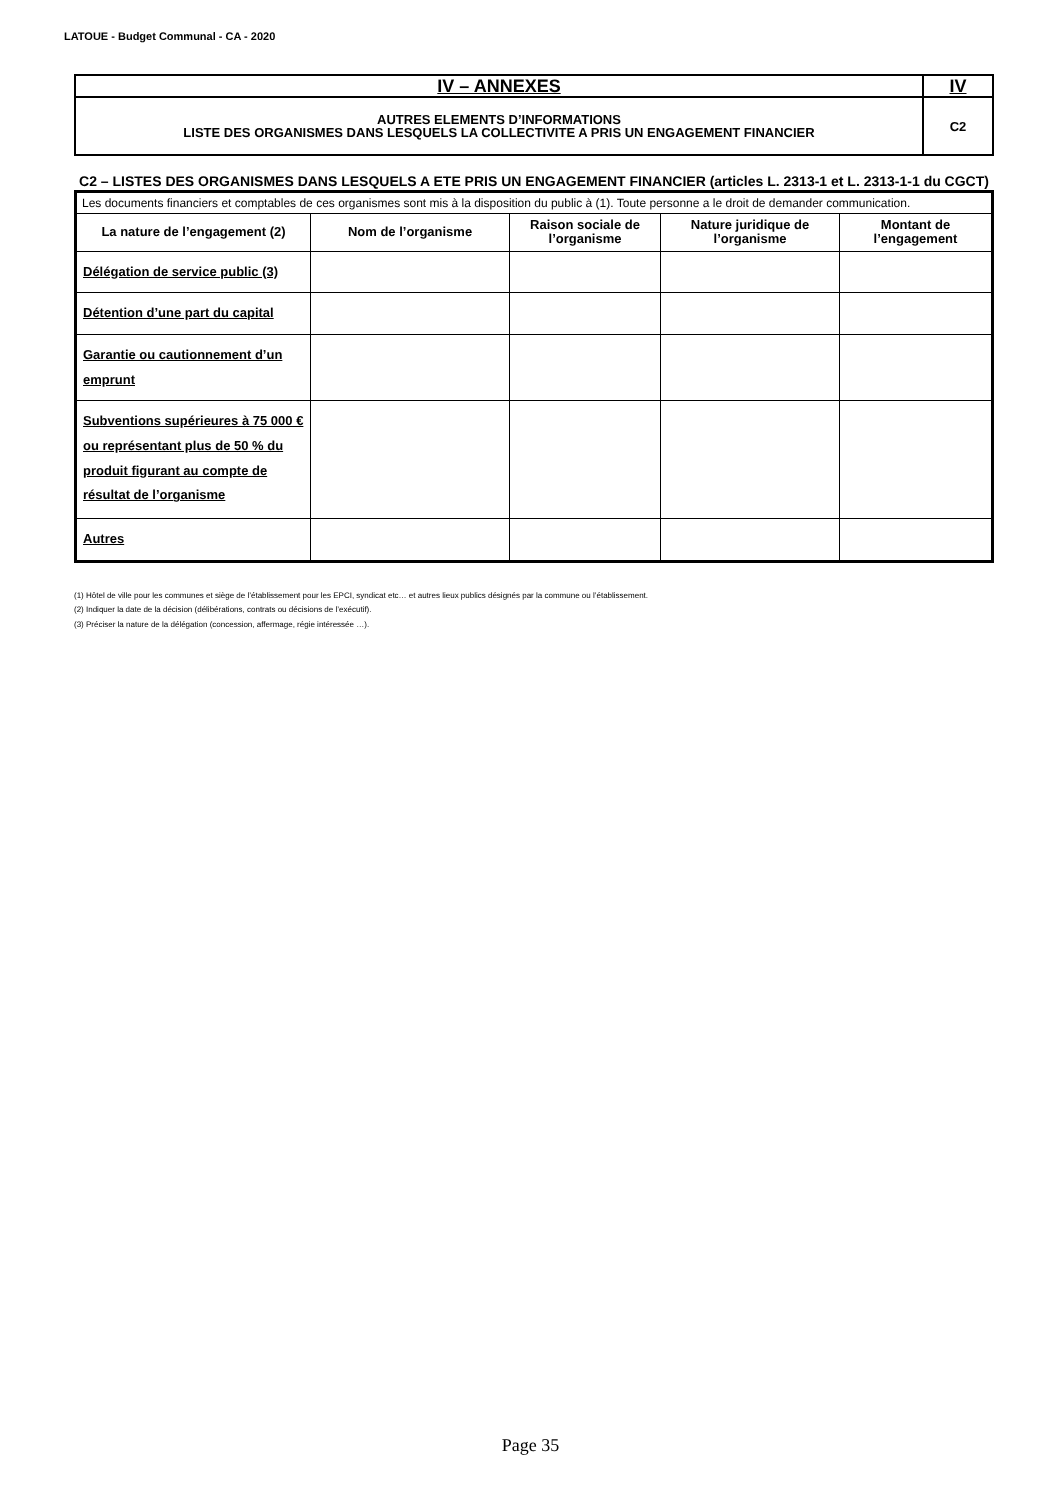LATOUE - Budget Communal - CA - 2020
| IV – ANNEXES | IV |
| AUTRES ELEMENTS D’INFORMATIONS LISTE DES ORGANISMES DANS LESQUELS LA COLLECTIVITE A PRIS UN ENGAGEMENT FINANCIER | C2 |
C2 – LISTES DES ORGANISMES DANS LESQUELS A ETE PRIS UN ENGAGEMENT FINANCIER (articles L. 2313-1 et L. 2313-1-1 du CGCT)
| Les documents financiers et comptables de ces organismes sont mis à la disposition du public à (1). Toute personne a le droit de demander communication. | | | | |
| La nature de l’engagement (2) | Nom de l’organisme | Raison sociale de l’organisme | Nature juridique de l’organisme | Montant de l’engagement |
| Délégation de service public (3) | | | | |
| Détention d’une part du capital | | | | |
| Garantie ou cautionnement d’un emprunt | | | | |
| Subventions supérieures à 75 000 € ou représentant plus de 50 % du produit figurant au compte de résultat de l’organisme | | | | |
| Autres | | | | |
(1) Hôtel de ville pour les communes et siège de l’établissement pour les EPCI, syndicat etc… et autres lieux publics désignés par la commune ou l’établissement.
(2) Indiquer la date de la décision (délibérations, contrats ou décisions de l’exécutif).
(3) Préciser la nature de la délégation (concession, affermage, régie intéressée …).
Page 35